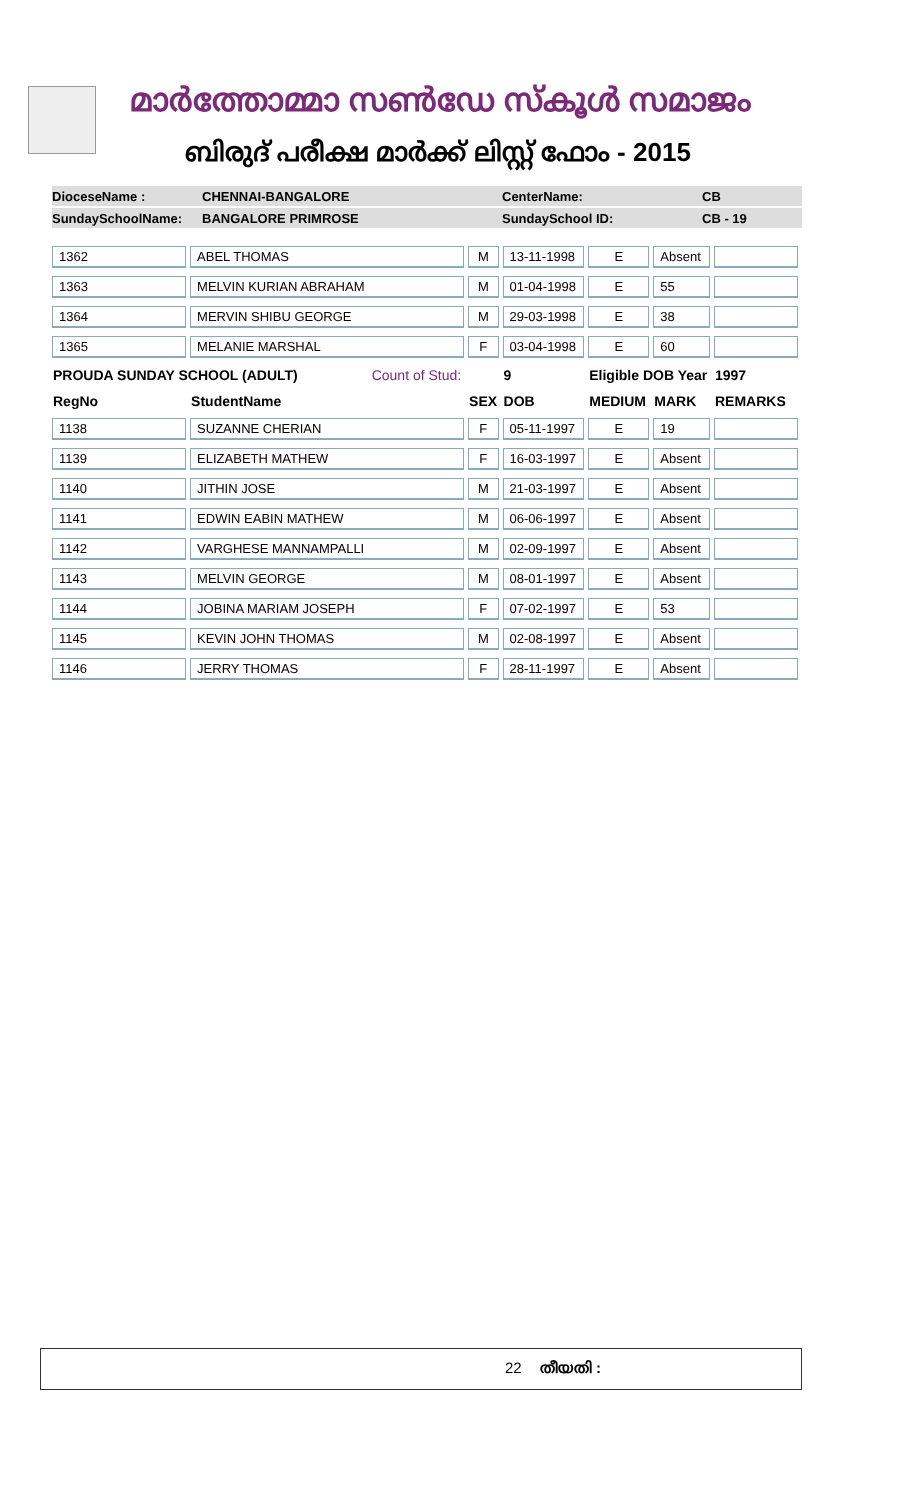മാർത്തോമ്മാ സൺഡേ സ്കൂൾ സമാജം
ബിരുദ് പരീക്ഷ മാർക്ക് ലിസ്റ്റ് ഫോം - 2015
DioceseName : CHENNAI-BANGALORE CenterName: CB
SundaySchoolName: BANGALORE PRIMROSE SundaySchool ID: CB - 19
| 1362 | ABEL THOMAS | M | 13-11-1998 | E | Absent | |
| 1363 | MELVIN KURIAN ABRAHAM | M | 01-04-1998 | E | 55 | |
| 1364 | MERVIN SHIBU GEORGE | M | 29-03-1998 | E | 38 | |
| 1365 | MELANIE MARSHAL | F | 03-04-1998 | E | 60 | |
| PROUDA SUNDAY SCHOOL (ADULT) Count of Stud: | | | 9 | Eligible DOB Year | | 1997 |
| RegNo | StudentName | SEX | DOB | MEDIUM | MARK | REMARKS |
| 1138 | SUZANNE CHERIAN | F | 05-11-1997 | E | 19 | |
| 1139 | ELIZABETH MATHEW | F | 16-03-1997 | E | Absent | |
| 1140 | JITHIN JOSE | M | 21-03-1997 | E | Absent | |
| 1141 | EDWIN EABIN MATHEW | M | 06-06-1997 | E | Absent | |
| 1142 | VARGHESE MANNAMPALLI | M | 02-09-1997 | E | Absent | |
| 1143 | MELVIN GEORGE | M | 08-01-1997 | E | Absent | |
| 1144 | JOBINA MARIAM JOSEPH | F | 07-02-1997 | E | 53 | |
| 1145 | KEVIN JOHN THOMAS | M | 02-08-1997 | E | Absent | |
| 1146 | JERRY THOMAS | F | 28-11-1997 | E | Absent | |
22 തീയതി :